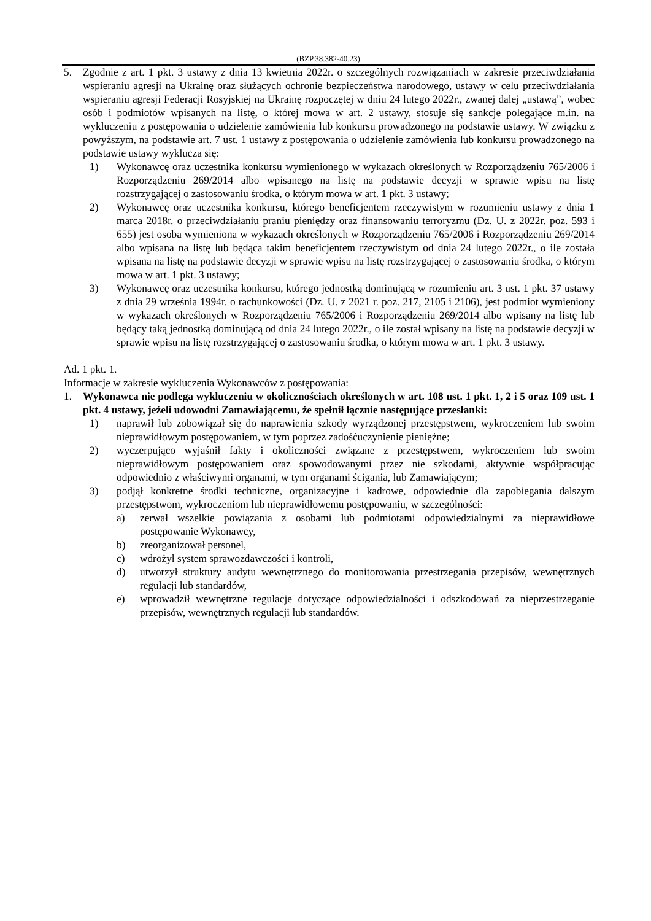(BZP.38.382-40.23)
5. Zgodnie z art. 1 pkt. 3 ustawy z dnia 13 kwietnia 2022r. o szczególnych rozwiązaniach w zakresie przeciwdziałania wspieraniu agresji na Ukrainę oraz służących ochronie bezpieczeństwa narodowego, ustawy w celu przeciwdziałania wspieraniu agresji Federacji Rosyjskiej na Ukrainę rozpoczętej w dniu 24 lutego 2022r., zwanej dalej „ustawą”, wobec osób i podmiotów wpisanych na listę, o której mowa w art. 2 ustawy, stosuje się sankcje polegające m.in. na wykluczeniu z postępowania o udzielenie zamówienia lub konkursu prowadzonego na podstawie ustawy. W związku z powyższym, na podstawie art. 7 ust. 1 ustawy z postępowania o udzielenie zamówienia lub konkursu prowadzonego na podstawie ustawy wyklucza się:
1) Wykonawcę oraz uczestnika konkursu wymienionego w wykazach określonych w Rozporządzeniu 765/2006 i Rozporządzeniu 269/2014 albo wpisanego na listę na podstawie decyzji w sprawie wpisu na listę rozstrzygającej o zastosowaniu środka, o którym mowa w art. 1 pkt. 3 ustawy;
2) Wykonawcę oraz uczestnika konkursu, którego beneficjentem rzeczywistym w rozumieniu ustawy z dnia 1 marca 2018r. o przeciwdziałaniu praniu pieniędzy oraz finansowaniu terroryzmu (Dz. U. z 2022r. poz. 593 i 655) jest osoba wymieniona w wykazach określonych w Rozporządzeniu 765/2006 i Rozporządzeniu 269/2014 albo wpisana na listę lub będąca takim beneficjentem rzeczywistym od dnia 24 lutego 2022r., o ile została wpisana na listę na podstawie decyzji w sprawie wpisu na listę rozstrzygającej o zastosowaniu środka, o którym mowa w art. 1 pkt. 3 ustawy;
3) Wykonawcę oraz uczestnika konkursu, którego jednostką dominującą w rozumieniu art. 3 ust. 1 pkt. 37 ustawy z dnia 29 września 1994r. o rachunkowości (Dz. U. z 2021 r. poz. 217, 2105 i 2106), jest podmiot wymieniony w wykazach określonych w Rozporządzeniu 765/2006 i Rozporządzeniu 269/2014 albo wpisany na listę lub będący taką jednostką dominującą od dnia 24 lutego 2022r., o ile został wpisany na listę na podstawie decyzji w sprawie wpisu na listę rozstrzygającej o zastosowaniu środka, o którym mowa w art. 1 pkt. 3 ustawy.
Ad. 1 pkt. 1.
Informacje w zakresie wykluczenia Wykonawców z postępowania:
1. Wykonawca nie podlega wykluczeniu w okolicznościach określonych w art. 108 ust. 1 pkt. 1, 2 i 5 oraz 109 ust. 1 pkt. 4 ustawy, jeżeli udowodni Zamawiającemu, że spełnił łącznie następujące przesłanki:
1) naprawił lub zobowiązał się do naprawienia szkody wyrządzonej przestępstwem, wykroczeniem lub swoim nieprawidłowym postępowaniem, w tym poprzez zadośćuczynienie pieniężne;
2) wyczerpująco wyjaśnił fakty i okoliczności związane z przestępstwem, wykroczeniem lub swoim nieprawidłowym postępowaniem oraz spowodowanymi przez nie szkodami, aktywnie współpracując odpowiednio z właściwymi organami, w tym organami ścigania, lub Zamawiającym;
3) podjął konkretne środki techniczne, organizacyjne i kadrowe, odpowiednie dla zapobiegania dalszym przestępstwom, wykroczeniom lub nieprawidłowemu postępowaniu, w szczególności:
a) zerwał wszelkie powiązania z osobami lub podmiotami odpowiedzialnymi za nieprawidłowe postępowanie Wykonawcy,
b) zreorganizował personel,
c) wdrożył system sprawozdawczości i kontroli,
d) utworzył struktury audytu wewnętrznego do monitorowania przestrzegania przepisów, wewnętrznych regulacji lub standardów,
e) wprowadził wewnętrzne regulacje dotyczące odpowiedzialności i odszkodowań za nieprzestrzeganie przepisów, wewnętrznych regulacji lub standardów.